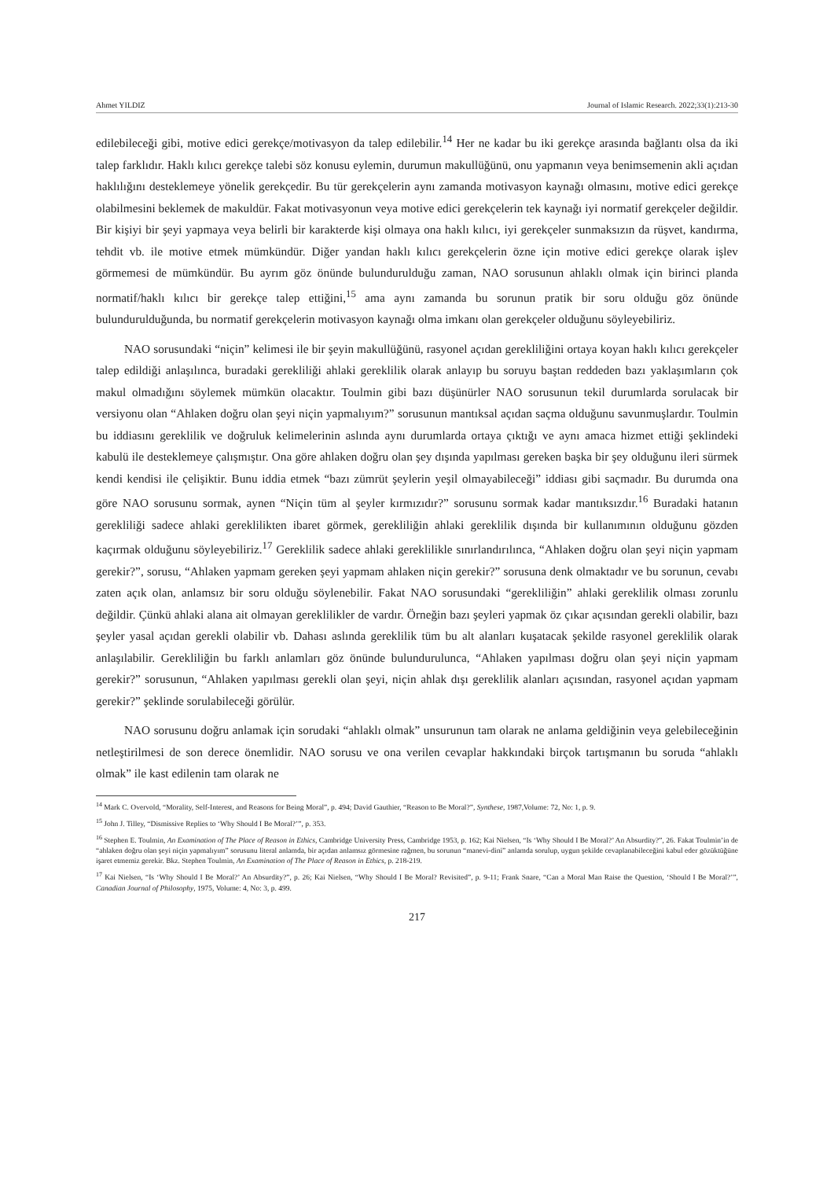Ahmet YILDIZ Journal of Islamic Research. 2022;33(1):213-30
edilebileceği gibi, motive edici gerekçe/motivasyon da talep edilebilir.<sup>14</sup> Her ne kadar bu iki gerekçe arasında bağlantı olsa da iki talep farklıdır. Haklı kılıcı gerekçe talebi söz konusu eylemin, durumun makullüğünü, onu yapmanın veya benimsemenin akli açıdan haklılığını desteklemeye yönelik gerekçedir. Bu tür gerekçelerin aynı zamanda motivasyon kaynağı olmasını, motive edici gerekçe olabilmesini beklemek de makuldür. Fakat motivasyonun veya motive edici gerekçelerin tek kaynağı iyi normatif gerekçeler değildir. Bir kişiyi bir şeyi yapmaya veya belirli bir karakterde kişi olmaya ona haklı kılıcı, iyi gerekçeler sunmaksızın da rüşvet, kandırma, tehdit vb. ile motive etmek mümkündür. Diğer yandan haklı kılıcı gerekçelerin özne için motive edici gerekçe olarak işlev görmemesi de mümkündür. Bu ayrım göz önünde bulundurulduğu zaman, NAO sorusunun ahlaklı olmak için birinci planda normatif/haklı kılıcı bir gerekçe talep ettiğini,<sup>15</sup> ama aynı zamanda bu sorunun pratik bir soru olduğu göz önünde bulundurulduğunda, bu normatif gerekçelerin motivasyon kaynağı olma imkanı olan gerekçeler olduğunu söyleyebiliriz.
NAO sorusundaki “niçin” kelimesi ile bir şeyin makullüğünü, rasyonel açıdan gerekliliğini ortaya koyan haklı kılıcı gerekçeler talep edildiği anlaşılınca, buradaki gerekliliği ahlaki gereklilik olarak anlayıp bu soruyu baştan reddeden bazı yaklaşımların çok makul olmadığını söylemek mümkün olacaktır. Toulmin gibi bazı düşünürler NAO sorusunun tekil durumlarda sorulacak bir versiyonu olan “Ahlaken doğru olan şeyi niçin yapmalıyım?” sorusunun mantıksal açıdan saçma olduğunu savunmuşlardır. Toulmin bu iddiasını gereklilik ve doğruluk kelimelerinin aslında aynı durumlarda ortaya çıktığı ve aynı amaca hizmet ettiği şeklindeki kabulü ile desteklemeye çalışmıştır. Ona göre ahlaken doğru olan şey dışında yapılması gereken başka bir şey olduğunu ileri sürmek kendi kendisi ile çelişiktir. Bunu iddia etmek “bazı zümrüt şeylerin yeşil olmayabileceği” iddiası gibi saçmadır. Bu durumda ona göre NAO sorusunu sormak, aynen “Niçin tüm al şeyler kırmızıdır?” sorusunu sormak kadar mantıksızdır.<sup>16</sup> Buradaki hatanın gerekliliği sadece ahlaki gereklilikten ibaret görmek, gerekliliğin ahlaki gereklilik dışında bir kullanımının olduğunu gözden kaçırmak olduğunu söyleyebiliriz.<sup>17</sup> Gereklilik sadece ahlaki gereklilikle sınırlandırılınca, “Ahlaken doğru olan şeyi niçin yapmam gerekir?”, sorusu, “Ahlaken yapmam gereken şeyi yapmam ahlaken niçin gerekir?” sorusuna denk olmaktadır ve bu sorunun, cevabı zaten açık olan, anlamsız bir soru olduğu söylenebilir. Fakat NAO sorusundaki “gerekliliğin” ahlaki gereklilik olması zorunlu değildir. Çünkü ahlaki alana ait olmayan gereklilikler de vardır. Örneğin bazı şeyleri yapmak öz çıkar açısından gerekli olabilir, bazı şeyler yasal açıdan gerekli olabilir vb. Dahası aslında gereklilik tüm bu alt alanları kuşatacak şekilde rasyonel gereklilik olarak anlaşılabilir. Gerekliliğin bu farklı anlamları göz önünde bulundurulunca, “Ahlaken yapılması doğru olan şeyi niçin yapmam gerekir?” sorusunun, “Ahlaken yapılması gerekli olan şeyi, niçin ahlak dışı gereklilik alanları açısından, rasyonel açıdan yapmam gerekir?” şeklinde sorulabileceği görülür.
NAO sorusunu doğru anlamak için sorudaki “ahlaklı olmak” unsurunun tam olarak ne anlama geldiğinin veya gelebileceğinin netleştirilmesi de son derece önemlidir. NAO sorusu ve ona verilen cevaplar hakkındaki birçok tartışmanın bu soruda “ahlaklı olmak” ile kast edilenin tam olarak ne
<sup>14</sup> Mark C. Overvold, “Morality, Self-Interest, and Reasons for Being Moral”, p. 494; David Gauthier, “Reason to Be Moral?”, Synthese, 1987,Volume: 72, No: 1, p. 9.
<sup>15</sup> John J. Tilley, “Dismissive Replies to ‘Why Should I Be Moral?’”, p. 353.
<sup>16</sup> Stephen E. Toulmin, An Examination of The Place of Reason in Ethics, Cambridge University Press, Cambridge 1953, p. 162; Kai Nielsen, “Is ‘Why Should I Be Moral?’ An Absurdity?”, 26. Fakat Toulmin’in de “ahlaken doğru olan şeyi niçin yapmalıyım” sorusunu literal anlamda, bir açıdan anlamsız görmesine rağmen, bu sorunun “manevi-dini” anlamda sorulup, uygun şekilde cevaplanabileceğini kabul eder gözüktüğüne işaret etmemiz gerekir. Bkz. Stephen Toulmin, An Examination of The Place of Reason in Ethics, p. 218-219.
<sup>17</sup> Kai Nielsen, “Is ‘Why Should I Be Moral?’ An Absurdity?”, p. 26; Kai Nielsen, “Why Should I Be Moral? Revisited”, p. 9-11; Frank Snare, “Can a Moral Man Raise the Question, ‘Should I Be Moral?’”, Canadian Journal of Philosophy, 1975, Volume: 4, No: 3, p. 499.
217